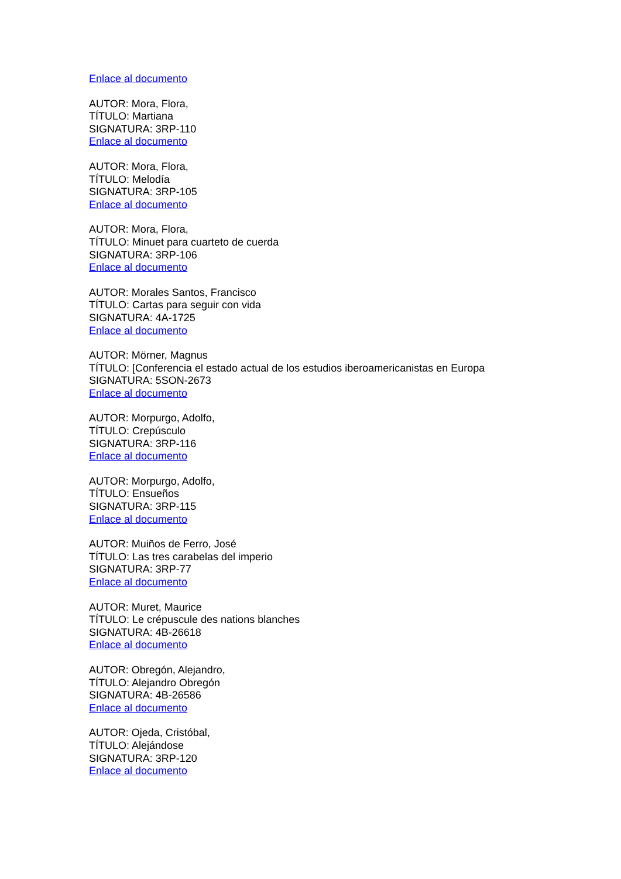Enlace al documento
AUTOR: Mora, Flora,
TÍTULO: Martiana
SIGNATURA: 3RP-110
Enlace al documento
AUTOR: Mora, Flora,
TÍTULO: Melodía
SIGNATURA: 3RP-105
Enlace al documento
AUTOR: Mora, Flora,
TÍTULO: Minuet para cuarteto de cuerda
SIGNATURA: 3RP-106
Enlace al documento
AUTOR: Morales Santos, Francisco
TÍTULO: Cartas para seguir con vida
SIGNATURA: 4A-1725
Enlace al documento
AUTOR: Mörner, Magnus
TÍTULO: [Conferencia el estado actual de los estudios iberoamericanistas en Europa
SIGNATURA: 5SON-2673
Enlace al documento
AUTOR: Morpurgo, Adolfo,
TÍTULO: Crepúsculo
SIGNATURA: 3RP-116
Enlace al documento
AUTOR: Morpurgo, Adolfo,
TÍTULO: Ensueños
SIGNATURA: 3RP-115
Enlace al documento
AUTOR: Muiños de Ferro, José
TÍTULO: Las tres carabelas del imperio
SIGNATURA: 3RP-77
Enlace al documento
AUTOR: Muret, Maurice
TÍTULO: Le crépuscule des nations blanches
SIGNATURA: 4B-26618
Enlace al documento
AUTOR: Obregón, Alejandro,
TÍTULO: Alejandro Obregón
SIGNATURA: 4B-26586
Enlace al documento
AUTOR: Ojeda, Cristóbal,
TÍTULO: Alejándose
SIGNATURA: 3RP-120
Enlace al documento